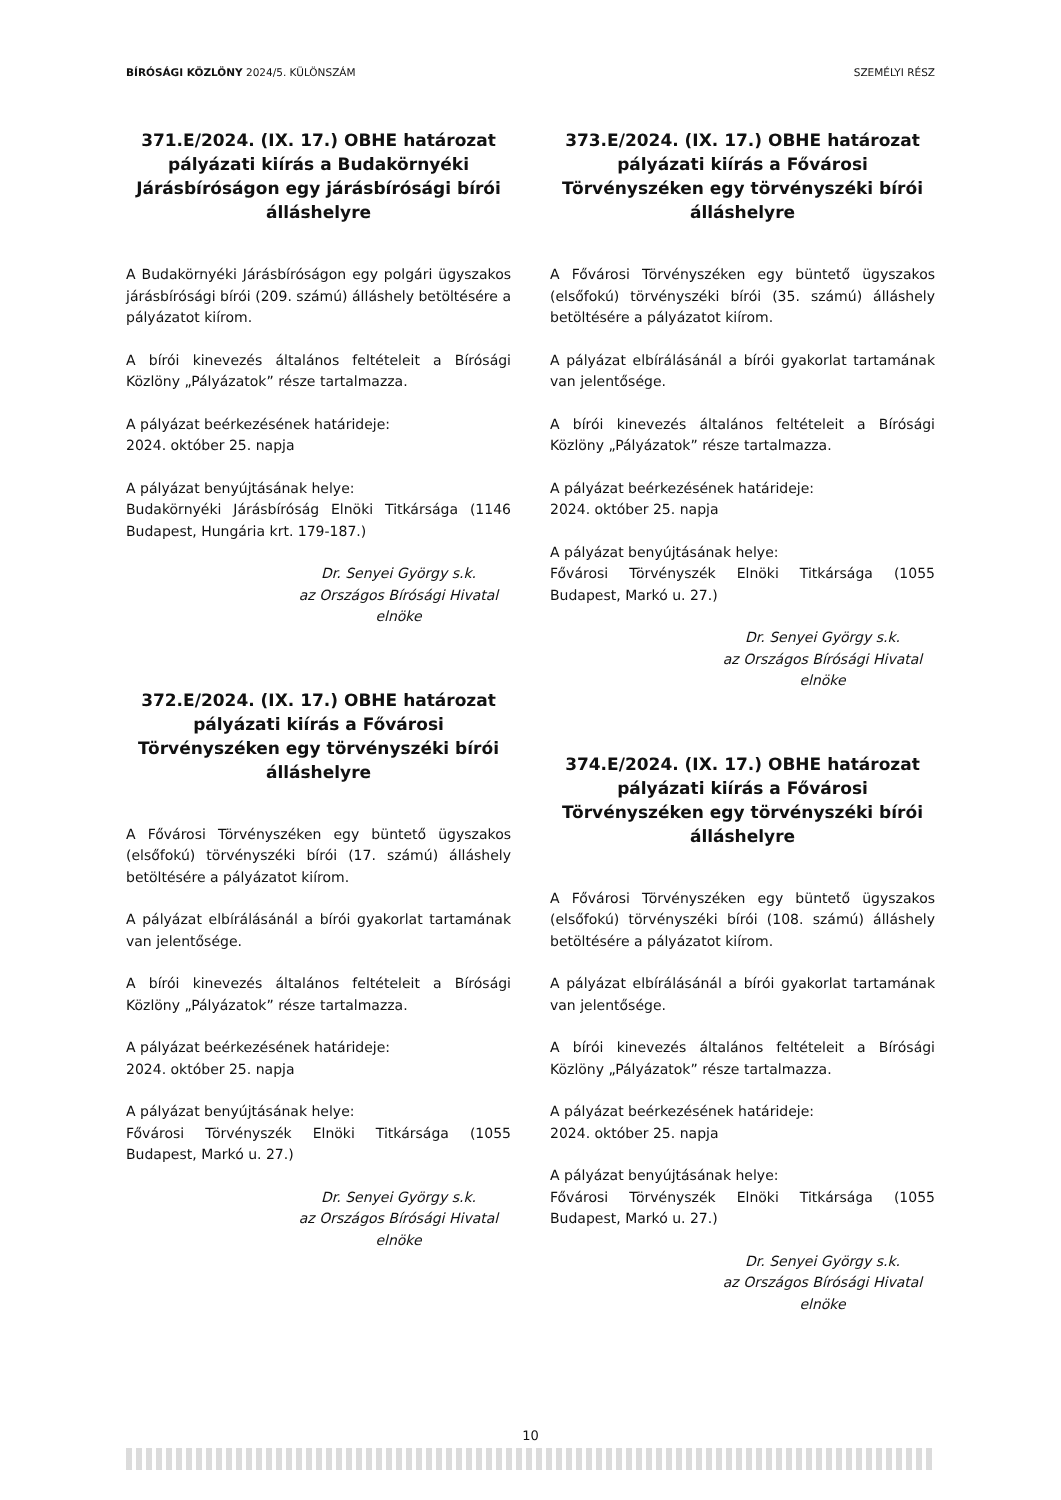BÍRÓSÁGI KÖZLÖNY 2024/5. KÜLÖNSZÁM SZEMÉLYI RÉSZ
371.E/2024. (IX. 17.) OBHE határozat pályázati kiírás a Budakörnyéki Járásbíróságon egy járásbírósági bírói álláshelyre
A Budakörnyéki Járásbíróságon egy polgári ügyszakos járásbírósági bírói (209. számú) álláshely betöltésére a pályázatot kiírom.
A bírói kinevezés általános feltételeit a Bírósági Közlöny „Pályázatok” része tartalmazza.
A pályázat beérkezésének határideje:
2024. október 25. napja
A pályázat benyújtásának helye:
Budakörnyéki Járásbíróság Elnöki Titkársága (1146 Budapest, Hungária krt. 179-187.)
Dr. Senyei György s.k.
az Országos Bírósági Hivatal
elnöke
372.E/2024. (IX. 17.) OBHE határozat pályázati kiírás a Fővárosi Törvényszéken egy törvényszéki bírói álláshelyre
A Fővárosi Törvényszéken egy büntető ügyszakos (elsőfokú) törvényszéki bírói (17. számú) álláshely betöltésére a pályázatot kiírom.
A pályázat elbírálásánál a bírói gyakorlat tartamának van jelentősége.
A bírói kinevezés általános feltételeit a Bírósági Közlöny „Pályázatok” része tartalmazza.
A pályázat beérkezésének határideje:
2024. október 25. napja
A pályázat benyújtásának helye:
Fővárosi Törvényszék Elnöki Titkársága (1055 Budapest, Markó u. 27.)
Dr. Senyei György s.k.
az Országos Bírósági Hivatal
elnöke
373.E/2024. (IX. 17.) OBHE határozat pályázati kiírás a Fővárosi Törvényszéken egy törvényszéki bírói álláshelyre
A Fővárosi Törvényszéken egy büntető ügyszakos (elsőfokú) törvényszéki bírói (35. számú) álláshely betöltésére a pályázatot kiírom.
A pályázat elbírálásánál a bírói gyakorlat tartamának van jelentősége.
A bírói kinevezés általános feltételeit a Bírósági Közlöny „Pályázatok” része tartalmazza.
A pályázat beérkezésének határideje:
2024. október 25. napja
A pályázat benyújtásának helye:
Fővárosi Törvényszék Elnöki Titkársága (1055 Budapest, Markó u. 27.)
Dr. Senyei György s.k.
az Országos Bírósági Hivatal
elnöke
374.E/2024. (IX. 17.) OBHE határozat pályázati kiírás a Fővárosi Törvényszéken egy törvényszéki bírói álláshelyre
A Fővárosi Törvényszéken egy büntető ügyszakos (elsőfokú) törvényszéki bírói (108. számú) álláshely betöltésére a pályázatot kiírom.
A pályázat elbírálásánál a bírói gyakorlat tartamának van jelentősége.
A bírói kinevezés általános feltételeit a Bírósági Közlöny „Pályázatok” része tartalmazza.
A pályázat beérkezésének határideje:
2024. október 25. napja
A pályázat benyújtásának helye:
Fővárosi Törvényszék Elnöki Titkársága (1055 Budapest, Markó u. 27.)
Dr. Senyei György s.k.
az Országos Bírósági Hivatal
elnöke
10